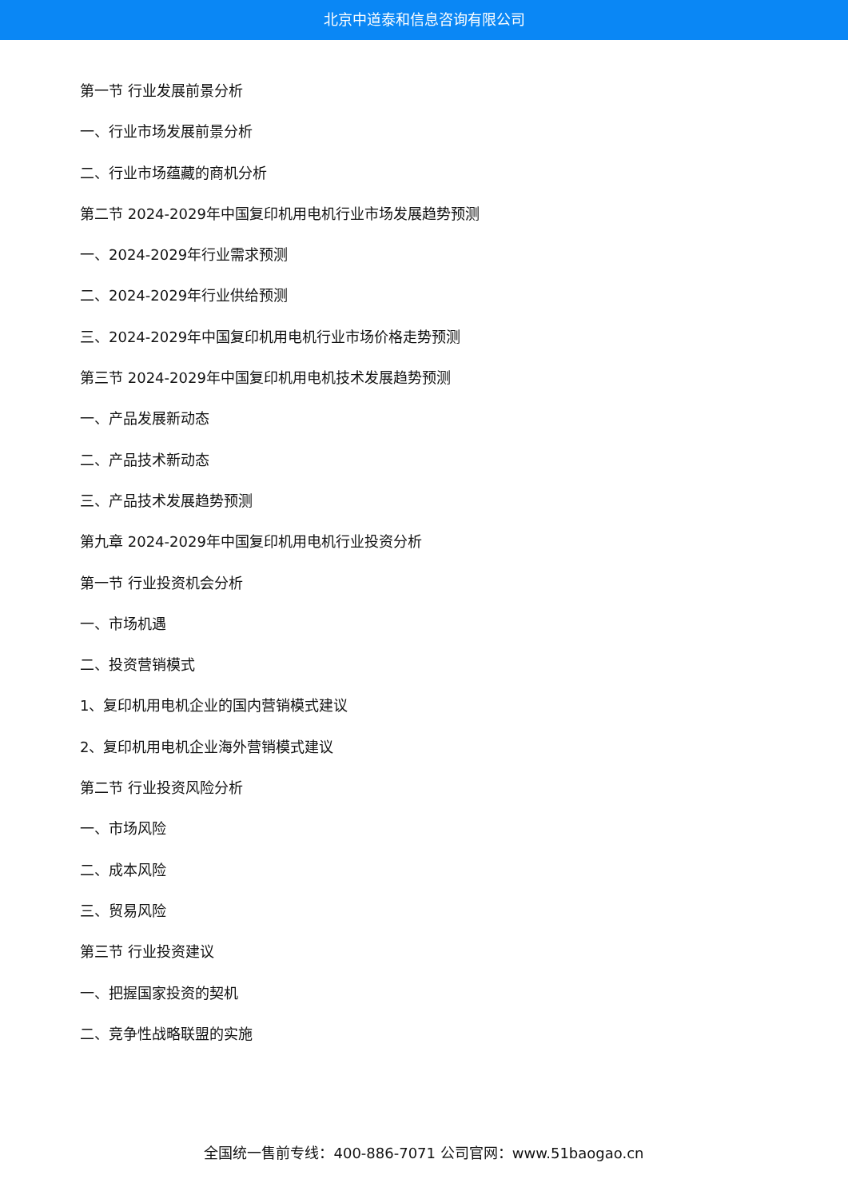北京中道泰和信息咨询有限公司
第一节 行业发展前景分析
一、行业市场发展前景分析
二、行业市场蕴藏的商机分析
第二节 2024-2029年中国复印机用电机行业市场发展趋势预测
一、2024-2029年行业需求预测
二、2024-2029年行业供给预测
三、2024-2029年中国复印机用电机行业市场价格走势预测
第三节 2024-2029年中国复印机用电机技术发展趋势预测
一、产品发展新动态
二、产品技术新动态
三、产品技术发展趋势预测
第九章 2024-2029年中国复印机用电机行业投资分析
第一节 行业投资机会分析
一、市场机遇
二、投资营销模式
1、复印机用电机企业的国内营销模式建议
2、复印机用电机企业海外营销模式建议
第二节 行业投资风险分析
一、市场风险
二、成本风险
三、贸易风险
第三节 行业投资建议
一、把握国家投资的契机
二、竞争性战略联盟的实施
全国统一售前专线：400-886-7071 公司官网：www.51baogao.cn